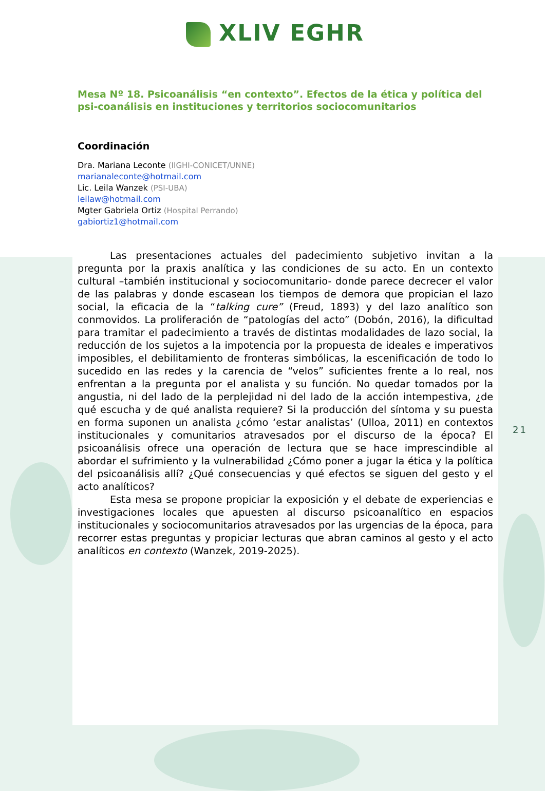21
XLIV EGHR
Mesa Nº 18. Psicoanálisis “en contexto”. Efectos de la ética y política del psi-coanálisis en instituciones y territorios sociocomunitarios
Coordinación
Dra. Mariana Leconte (IIGHI-CONICET/UNNE)
marianaleconte@hotmail.com
Lic. Leila Wanzek (PSI-UBA)
leilaw@hotmail.com
Mgter Gabriela Ortiz (Hospital Perrando)
gabiortiz1@hotmail.com
Las presentaciones actuales del padecimiento subjetivo invitan a la pregunta por la praxis analítica y las condiciones de su acto. En un contexto cultural –también institucional y sociocomunitario- donde parece decrecer el valor de las palabras y donde escasean los tiempos de demora que propician el lazo social, la eficacia de la “talking cure” (Freud, 1893) y del lazo analítico son conmovidos. La proliferación de “patologías del acto” (Dobón, 2016), la dificultad para tramitar el padecimiento a través de distintas modalidades de lazo social, la reducción de los sujetos a la impotencia por la propuesta de ideales e imperativos imposibles, el debilitamiento de fronteras simbólicas, la escenificación de todo lo sucedido en las redes y la carencia de “velos” suficientes frente a lo real, nos enfrentan a la pregunta por el analista y su función. No quedar tomados por la angustia, ni del lado de la perplejidad ni del lado de la acción intempestiva, ¿de qué escucha y de qué analista requiere? Si la producción del síntoma y su puesta en forma suponen un analista ¿cómo ‘estar analistas’ (Ulloa, 2011) en contextos institucionales y comunitarios atravesados por el discurso de la época? El psicoanálisis ofrece una operación de lectura que se hace imprescindible al abordar el sufrimiento y la vulnerabilidad ¿Cómo poner a jugar la ética y la política del psicoanálisis allí? ¿Qué consecuencias y qué efectos se siguen del gesto y el acto analíticos?
Esta mesa se propone propiciar la exposición y el debate de experiencias e investigaciones locales que apuesten al discurso psicoanalítico en espacios institucionales y sociocomunitarios atravesados por las urgencias de la época, para recorrer estas preguntas y propiciar lecturas que abran caminos al gesto y el acto analíticos en contexto (Wanzek, 2019-2025).